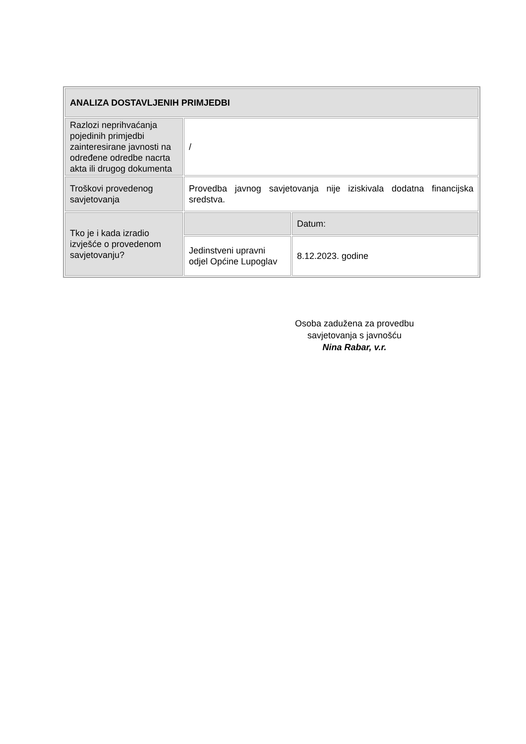| ANALIZA DOSTAVLJENIH PRIMJEDBI | | |
| --- | --- | --- |
| Razlozi neprihvaćanja pojedinih primjedbi zainteresirane javnosti na određene odredbe nacrta akta ili drugog dokumenta | / | |
| Troškovi provedenog savjetovanja | Provedba javnog savjetovanja nije iziskivala dodatna financijska sredstva. | |
| Tko je i kada izradio izvješće o provedenom savjetovanju? | | Datum: |
| | Jedinstveni upravni odjel Općine Lupoglav | 8.12.2023. godine |
Osoba zadužena za provedbu savjetovanja s javnošću
Nina Rabar, v.r.